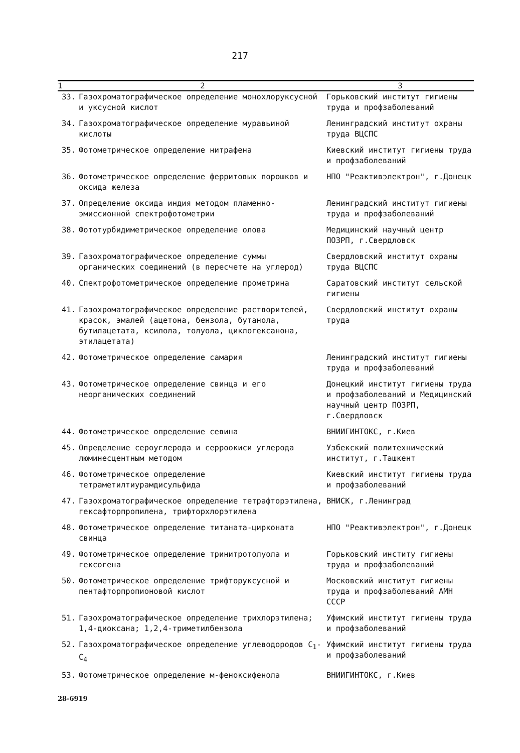217
| 1 | 2 | 3 |
| --- | --- | --- |
| 33. | Газохроматографическое определение монохлор­уксусной и уксусной кислот | Горьковский институт гигиены труда и профзаболеваний |
| 34. | Газохроматографическое определение муравьиной кислоты | Ленинградский институт охраны труда ВЦСПС |
| 35. | Фотометрическое определение нитрафена | Киевский институт гигиены труда и профзаболеваний |
| 36. | Фотометрическое определение ферритовых порошков и оксида железа | НПО "Реактивэлектрон", г.Донецк |
| 37. | Определение оксида индия методом пламенно-эмиссионной спектрофотометрии | Ленинградский институт гигиены труда и профзаболеваний |
| 38. | Фототурбидиметрическое определение олова | Медицинский научный центр ПОЗРП, г.Свердловск |
| 39. | Газохроматографическое определение суммы органических соединений (в пересчете на углерод) | Свердловский институт охраны труда ВЦСПС |
| 40. | Спектрофотометрическое определение прометрина | Саратовский институт сельской гигиены |
| 41. | Газохроматографическое определение растворителей, красок, эмалей (ацетона, бензола, бутанола, бутилацетата, ксилола, толуола, циклогексанона, этилацетата) | Свердловский институт охраны труда |
| 42. | Фотометрическое определение самария | Ленинградский институт гигиены труда и профзаболеваний |
| 43. | Фотометрическое определение свинца и его неорганических соединений | Донецкий институт гигиены труда и профзаболеваний и Медицинский научный центр ПОЗРП, г.Свердловск |
| 44. | Фотометрическое определение севина | ВНИИГИНТОКС, г.Киев |
| 45. | Определение сероуглерода и серроокиси углерода люминесцентным методом | Узбекский политехнический институт, г.Ташкент |
| 46. | Фотометрическое определение тетраметилтиурамдисульфида | Киевский институт гигиены труда и профзаболеваний |
| 47. | Газохроматографическое определение тетрафторэтилена, гексафторпропилена, трифторхлорэтилена | ВНИСК, г.Ленинград |
| 48. | Фотометрическое определение титаната-цирконата свинца | НПО "Реактивэлектрон", г.Донецк |
| 49. | Фотометрическое определение тринитротолуола и гексогена | Горьковский институ гигиены труда и профзаболеваний |
| 50. | Фотометрическое определение трифторуксусной и пентафторпропионовой кислот | Московский институт гигиены труда и профзаболеваний АМН СССР |
| 51. | Газохроматографическое определение трихлорэтилена; 1,4-диоксана; 1,2,4-триметилбензола | Уфимский институт гигиены труда и профзаболеваний |
| 52. | Газохроматографическое определение углеводородов C<sub>1</sub>-C<sub>4</sub> | Уфимский институт гигиены труда и профзаболеваний |
| 53. | Фотометрическое определение м-феноксифенола | ВНИИГИНТОКС, г.Киев |
28-6919